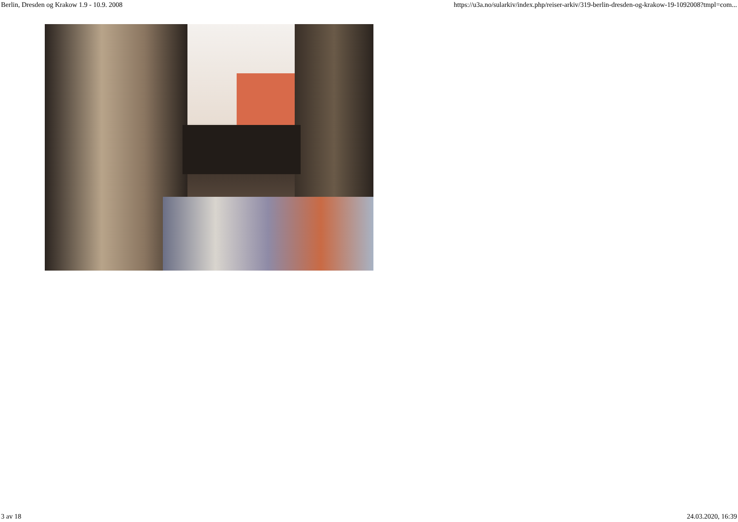Berlin, Dresden og Krakow 1.9 - 10.9. 2008 https://u3a.no/sularkiv/index.php/reiser-arkiv/319-berlin-dresden-og-krakow-19-1092008?tmpl=com...
3 av 18 24.03.2020, 16:39